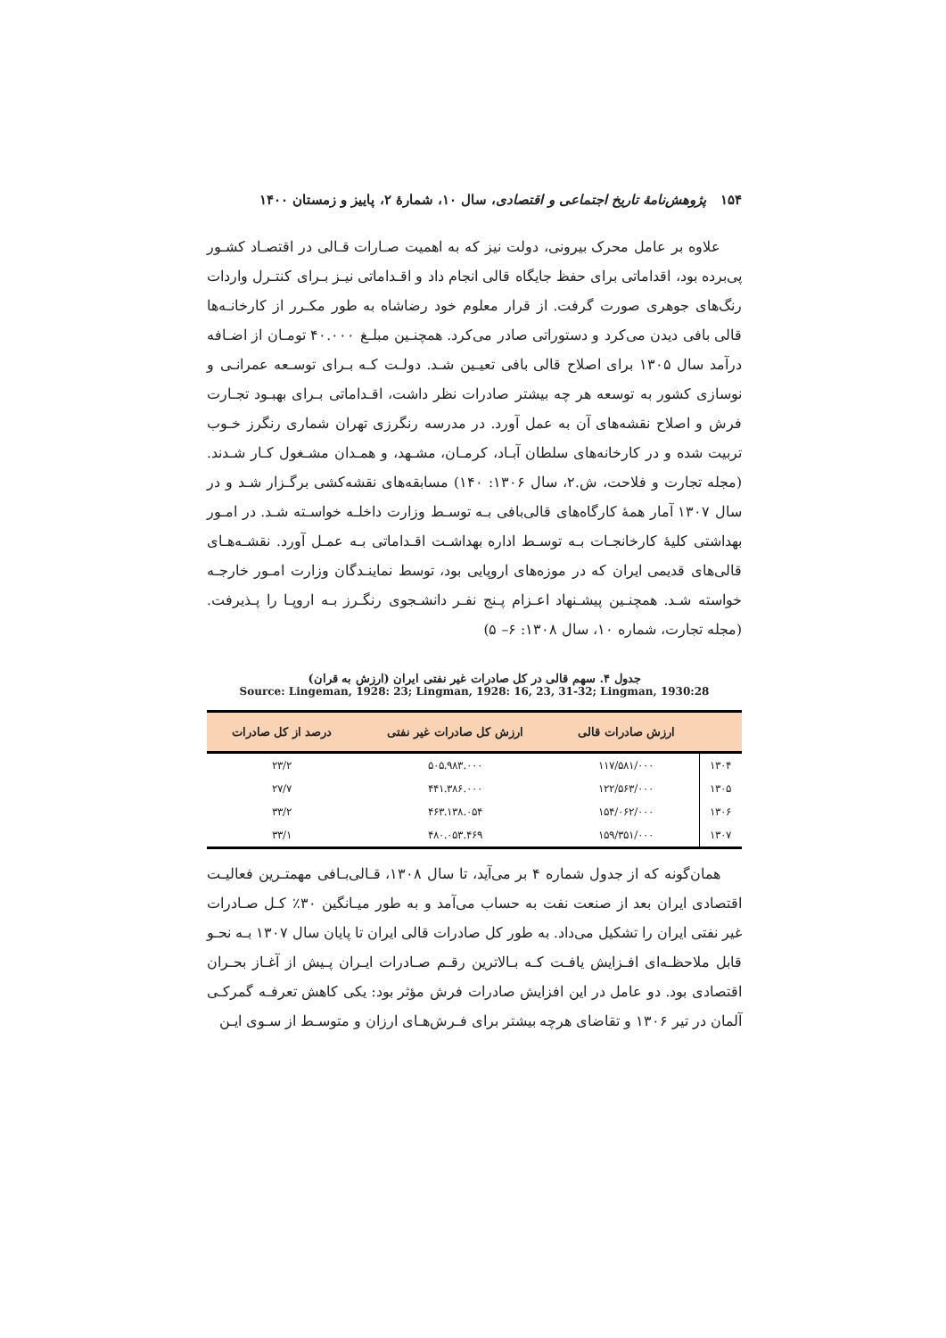۱۵۴ پژوهش‌نامهٔ تاریخ اجتماعی و اقتصادی، سال ۱۰، شمارهٔ ۲، پاییز و زمستان ۱۴۰۰
علاوه بر عامل محرک بیرونی، دولت نیز که به اهمیت صـارات قـالی در اقتصـاد کشـور پی‌برده بود، اقداماتی برای حفظ جایگاه قالی انجام داد و اقـداماتی نیـز بـرای کنتـرل واردات رنگ‌های جوهری صورت گرفت. از قرار معلوم خود رضاشاه به طور مکـرر از کارخانـه‌ها قالی بافی دیدن می‌کرد و دستوراتی صادر می‌کرد. همچنـین مبلـغ ۴۰.۰۰۰ تومـان از اضـافه درآمد سال ۱۳۰۵ برای اصلاح قالی بافی تعیـین شـد. دولـت کـه بـرای توسـعه عمرانـی و نوسازی کشور به توسعه هر چه بیشتر صادرات نظر داشت، اقـداماتی بـرای بهبـود تجـارت فرش و اصلاح نقشه‌های آن به عمل آورد. در مدرسه رنگرزی تهران شماری رنگرز خـوب تربیت شده و در کارخانه‌های سلطان آبـاد، کرمـان، مشـهد، و همـدان مشـغول کـار شـدند. (مجله تجارت و فلاحت، ش.۲، سال ۱۳۰۶: ۱۴۰) مسابقه‌های نقشه‌کشی برگـزار شـد و در سال ۱۳۰۷ آمار همهٔ کارگاه‌های قالی‌بافی بـه توسـط وزارت داخلـه خواسـته شـد. در امـور بهداشتی کلیهٔ کارخانجـات بـه توسـط اداره بهداشـت اقـداماتی بـه عمـل آورد. نقشـه‌هـای قالی‌های قدیمی ایران که در موزه‌های اروپایی بود، توسط نماینـدگان وزارت امـور خارجـه خواسته شـد. همچنـین پیشـنهاد اعـزام پـنج نفـر دانشـجوی رنگـرز بـه اروپـا را پـذیرفت. (مجله تجارت، شماره ۱۰، سال ۱۳۰۸: ۶– ۵)
جدول ۴. سهم قالی در کل صادرات غیر نفتی ایران (ارزش به قران)
Source: Lingeman, 1928: 23; Lingman, 1928: 16, 23, 31-32; Lingman, 1930:28
| | ارزش صادرات قالی | ارزش کل صادرات غیر نفتی | درصد از کل صادرات |
| --- | --- | --- | --- |
| ۱۳۰۴ | ۱۱۷/۵۸۱/۰۰۰ | ۵۰۵.۹۸۳.۰۰۰ | ۲۳/۲ |
| ۱۳۰۵ | ۱۲۲/۵۶۳/۰۰۰ | ۴۴۱.۳۸۶.۰۰۰ | ۲۷/۷ |
| ۱۳۰۶ | ۱۵۴/۰۶۲/۰۰۰ | ۴۶۳.۱۳۸.۰۵۴ | ۳۳/۲ |
| ۱۳۰۷ | ۱۵۹/۳۵۱/۰۰۰ | ۴۸۰.۰۵۳.۴۶۹ | ۳۳/۱ |
همان‌گونه که از جدول شماره ۴ بر می‌آید، تا سال ۱۳۰۸، قـالی‌بـافی مهمتـرین فعالیـت اقتصادی ایران بعد از صنعت نفت به حساب می‌آمد و به طور میـانگین ۳۰٪ کـل صـادرات غیر نفتی ایران را تشکیل می‌داد. به طور کل صادرات قالی ایران تا پایان سال ۱۳۰۷ بـه نحـو قابل ملاحظـه‌ای افـزایش یافـت کـه بـالاترین رقـم صـادرات ایـران پـیش از آغـاز بحـران اقتصادی بود. دو عامل در این افزایش صادرات فرش مؤثر بود: یکی کاهش تعرفـه گمرکـی آلمان در تیر ۱۳۰۶ و تقاضای هرچه بیشتر برای فـرش‌هـای ارزان و متوسـط از سـوی ایـن